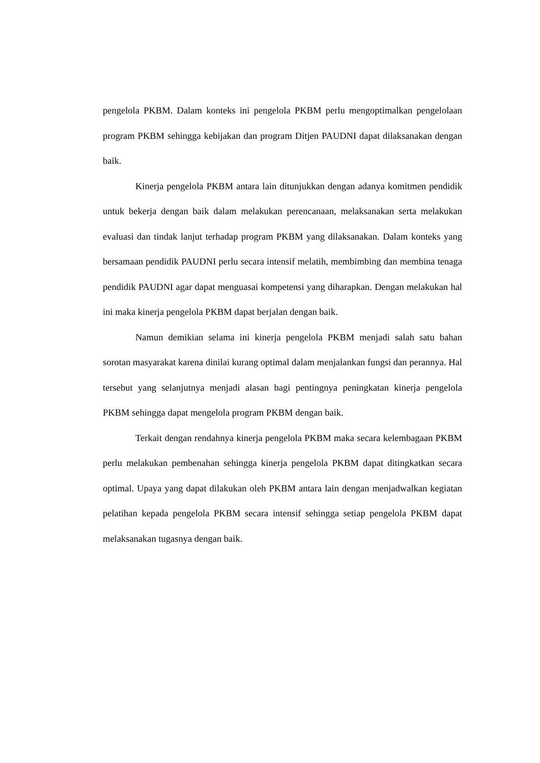pengelola PKBM. Dalam konteks ini pengelola PKBM perlu mengoptimalkan pengelolaan program PKBM sehingga kebijakan dan program Ditjen PAUDNI dapat dilaksanakan dengan baik.
Kinerja pengelola PKBM antara lain ditunjukkan dengan adanya komitmen pendidik untuk bekerja dengan baik dalam melakukan perencanaan, melaksanakan serta melakukan evaluasi dan tindak lanjut terhadap program PKBM yang dilaksanakan. Dalam konteks yang bersamaan pendidik PAUDNI perlu secara intensif melatih, membimbing dan membina tenaga pendidik PAUDNI agar dapat menguasai kompetensi yang diharapkan. Dengan melakukan hal ini maka kinerja pengelola PKBM dapat berjalan dengan baik.
Namun demikian selama ini kinerja pengelola PKBM menjadi salah satu bahan sorotan masyarakat karena dinilai kurang optimal dalam menjalankan fungsi dan perannya. Hal tersebut yang selanjutnya menjadi alasan bagi pentingnya peningkatan kinerja pengelola PKBM sehingga dapat mengelola program PKBM dengan baik.
Terkait dengan rendahnya kinerja pengelola PKBM maka secara kelembagaan PKBM perlu melakukan pembenahan sehingga kinerja pengelola PKBM dapat ditingkatkan secara optimal. Upaya yang dapat dilakukan oleh PKBM antara lain dengan menjadwalkan kegiatan pelatihan kepada pengelola PKBM secara intensif sehingga setiap pengelola PKBM dapat melaksanakan tugasnya dengan baik.